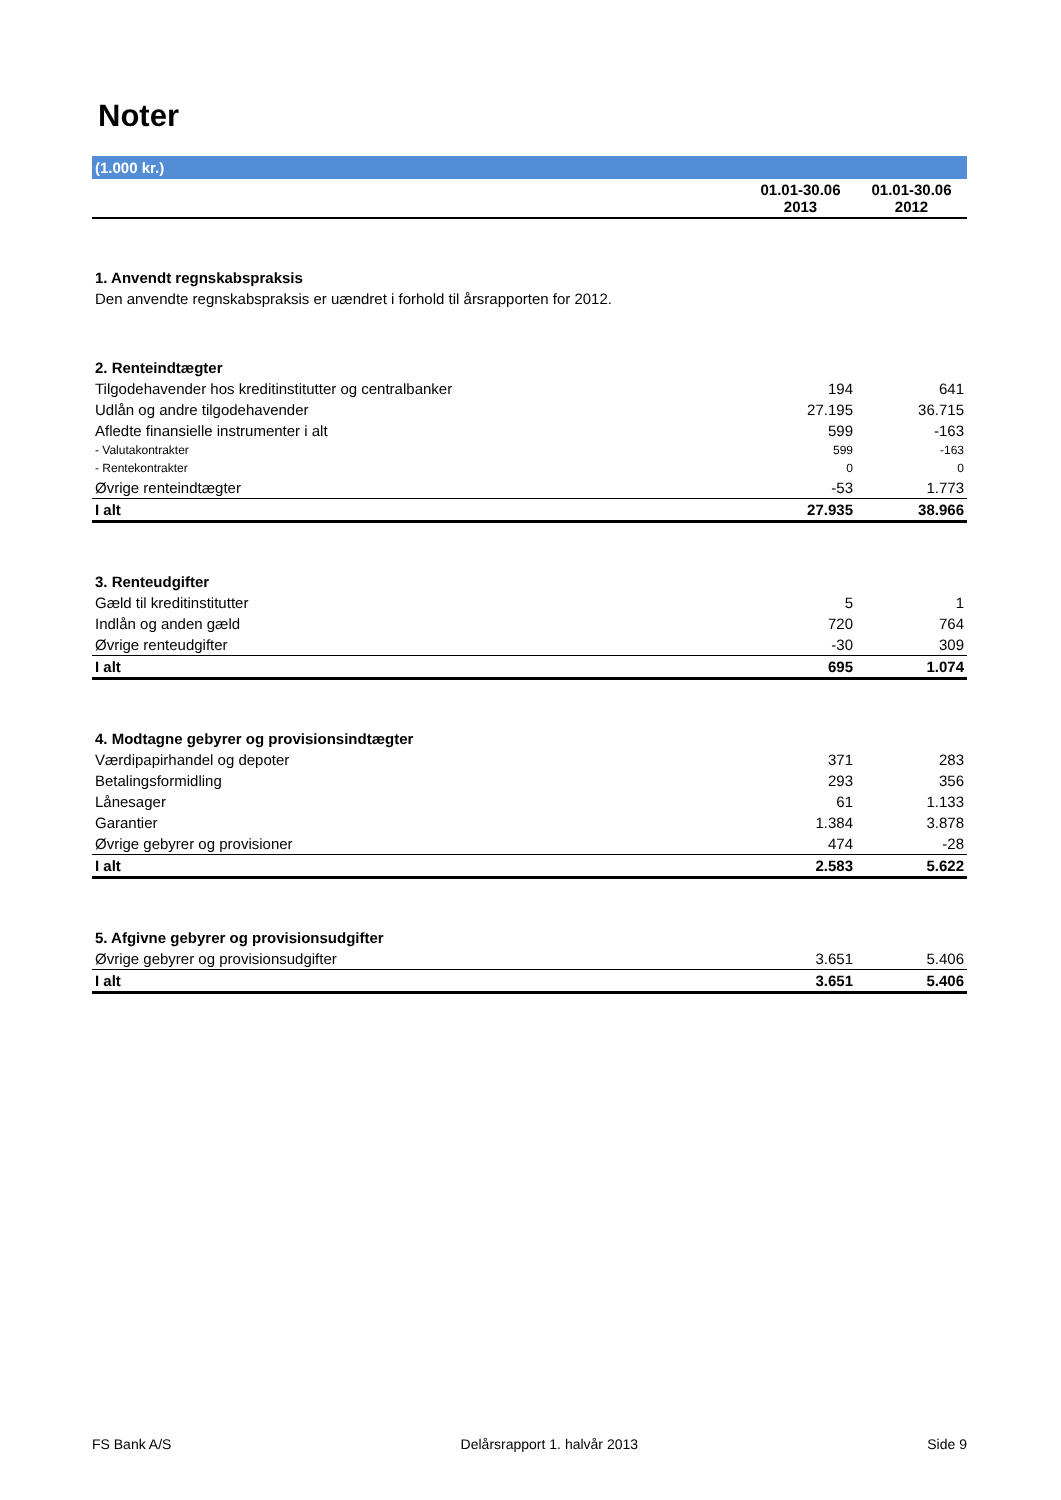Noter
| (1.000 kr.) | | |
| --- | --- | --- |
| | 01.01-30.06 2013 | 01.01-30.06 2012 |
| 1. Anvendt regnskabspraksis | | |
| Den anvendte regnskabspraksis er uændret i forhold til årsrapporten for 2012. | | |
| 2. Renteindtægter | | |
| Tilgodehavender hos kreditinstitutter og centralbanker | 194 | 641 |
| Udlån og andre tilgodehavender | 27.195 | 36.715 |
| Afledte finansielle instrumenter i alt | 599 | -163 |
| - Valutakontrakter | 599 | -163 |
| - Rentekontrakter | 0 | 0 |
| Øvrige renteindtægter | -53 | 1.773 |
| I alt | 27.935 | 38.966 |
| 3. Renteudgifter | | |
| Gæld til kreditinstitutter | 5 | 1 |
| Indlån og anden gæld | 720 | 764 |
| Øvrige renteudgifter | -30 | 309 |
| I alt | 695 | 1.074 |
| 4. Modtagne gebyrer og provisionsindtægter | | |
| Værdipapirhandel og depoter | 371 | 283 |
| Betalingsformidling | 293 | 356 |
| Lånesager | 61 | 1.133 |
| Garantier | 1.384 | 3.878 |
| Øvrige gebyrer og provisioner | 474 | -28 |
| I alt | 2.583 | 5.622 |
| 5. Afgivne gebyrer og provisionsudgifter | | |
| Øvrige gebyrer og provisionsudgifter | 3.651 | 5.406 |
| I alt | 3.651 | 5.406 |
FS Bank A/S Delårsrapport 1. halvår 2013 Side 9